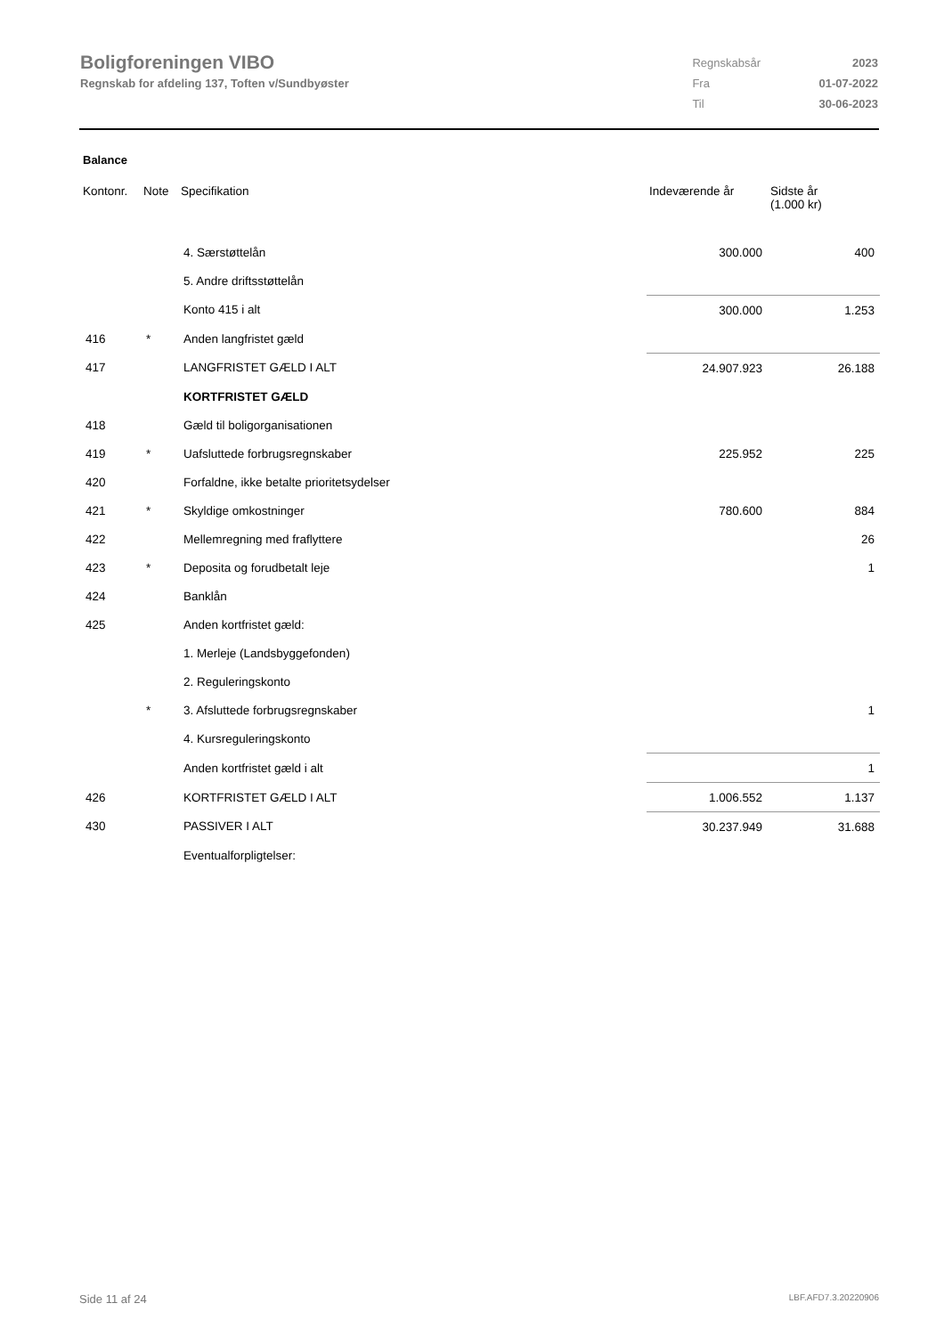Boligforeningen VIBO
Regnskab for afdeling 137, Toften v/Sundbyøster
| Regnskabsår | 2023 |
| Fra | 01-07-2022 |
| Til | 30-06-2023 |
Balance
| Kontonr. | Note | Specifikation | Indeværende år | Sidste år (1.000 kr) |
| --- | --- | --- | --- | --- |
| | | 4. Særstøttelån | 300.000 | 400 |
| | | 5. Andre driftsstøttelån | | |
| | | Konto 415 i alt | 300.000 | 1.253 |
| 416 | * | Anden langfristet gæld | | |
| 417 | | LANGFRISTET GÆLD I ALT | 24.907.923 | 26.188 |
| | | KORTFRISTET GÆLD | | |
| 418 | | Gæld til boligorganisationen | | |
| 419 | * | Uafsluttede forbrugsregnskaber | 225.952 | 225 |
| 420 | | Forfaldne, ikke betalte prioritetsydelser | | |
| 421 | * | Skyldige omkostninger | 780.600 | 884 |
| 422 | | Mellemregning med fraflyttere | | 26 |
| 423 | * | Deposita og forudbetalt leje | | 1 |
| 424 | | Banklån | | |
| 425 | | Anden kortfristet gæld: | | |
| | | 1. Merleje (Landsbyggefonden) | | |
| | | 2. Reguleringskonto | | |
| | * | 3. Afsluttede forbrugsregnskaber | | 1 |
| | | 4. Kursreguleringskonto | | |
| | | Anden kortfristet gæld i alt | | 1 |
| 426 | | KORTFRISTET GÆLD I ALT | 1.006.552 | 1.137 |
| 430 | | PASSIVER I ALT | 30.237.949 | 31.688 |
| | | Eventualforpligtelser: | | |
Side 11 af 24 LBF.AFD7.3.20220906